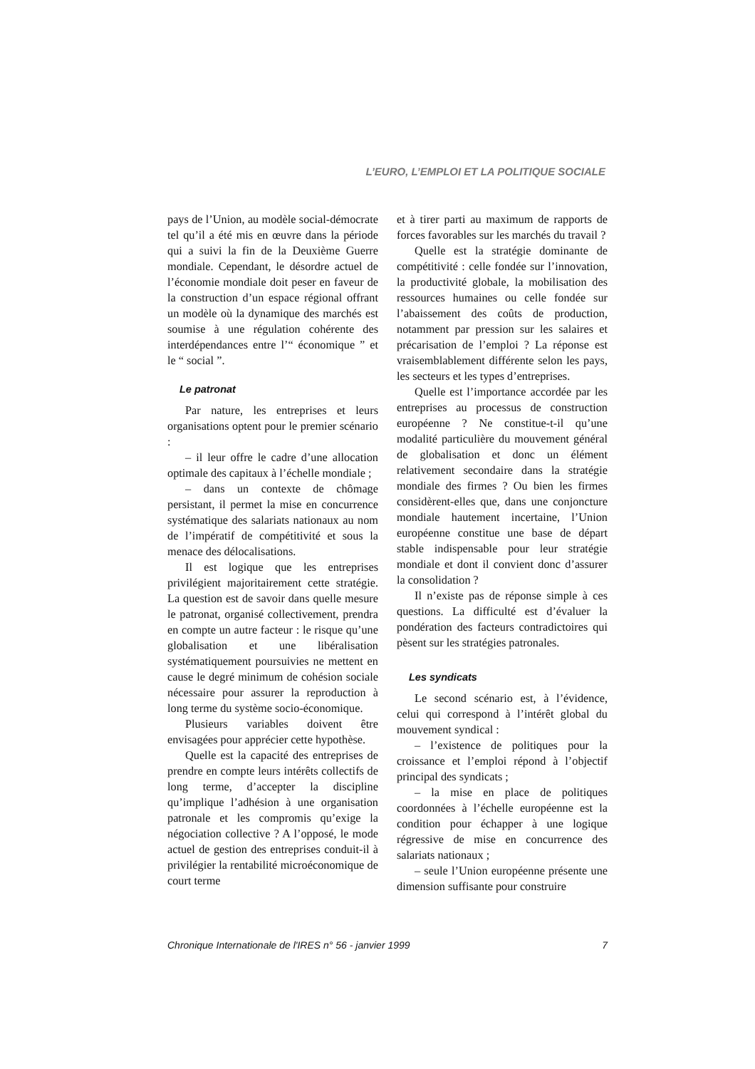L’EURO, L’EMPLOI ET LA POLITIQUE SOCIALE
pays de l’Union, au modèle social-démocrate tel qu’il a été mis en œuvre dans la période qui a suivi la fin de la Deuxième Guerre mondiale. Cependant, le désordre actuel de l’économie mondiale doit peser en faveur de la construction d’un espace régional offrant un modèle où la dynamique des marchés est soumise à une régulation cohérente des interdépendances entre l’“ économique ” et le “ social ”.
Le patronat
Par nature, les entreprises et leurs organisations optent pour le premier scénario :
– il leur offre le cadre d’une allocation optimale des capitaux à l’échelle mondiale ;
– dans un contexte de chômage persistant, il permet la mise en concurrence systématique des salariats nationaux au nom de l’impératif de compétitivité et sous la menace des délocalisations.
Il est logique que les entreprises privilégient majoritairement cette stratégie. La question est de savoir dans quelle mesure le patronat, organisé collectivement, prendra en compte un autre facteur : le risque qu’une globalisation et une libéralisation systématiquement poursuivies ne mettent en cause le degré minimum de cohésion sociale nécessaire pour assurer la reproduction à long terme du système socio-économique.
Plusieurs variables doivent être envisagées pour apprécier cette hypothèse.
Quelle est la capacité des entreprises de prendre en compte leurs intérêts collectifs de long terme, d’accepter la discipline qu’implique l’adhésion à une organisation patronale et les compromis qu’exige la négociation collective ? A l’opposé, le mode actuel de gestion des entreprises conduit-il à privilégier la rentabilité microéconomique de court terme
et à tirer parti au maximum de rapports de forces favorables sur les marchés du travail ?
Quelle est la stratégie dominante de compétitivité : celle fondée sur l’innovation, la productivité globale, la mobilisation des ressources humaines ou celle fondée sur l’abaissement des coûts de production, notamment par pression sur les salaires et précarisation de l’emploi ? La réponse est vraisemblablement différente selon les pays, les secteurs et les types d’entreprises.
Quelle est l’importance accordée par les entreprises au processus de construction européenne ? Ne constitue-t-il qu’une modalité particulière du mouvement général de globalisation et donc un élément relativement secondaire dans la stratégie mondiale des firmes ? Ou bien les firmes considèrent-elles que, dans une conjoncture mondiale hautement incertaine, l’Union européenne constitue une base de départ stable indispensable pour leur stratégie mondiale et dont il convient donc d’assurer la consolidation ?
Il n’existe pas de réponse simple à ces questions. La difficulté est d’évaluer la pondération des facteurs contradictoires qui pèsent sur les stratégies patronales.
Les syndicats
Le second scénario est, à l’évidence, celui qui correspond à l’intérêt global du mouvement syndical :
– l’existence de politiques pour la croissance et l’emploi répond à l’objectif principal des syndicats ;
– la mise en place de politiques coordonnées à l’échelle européenne est la condition pour échapper à une logique régressive de mise en concurrence des salariats nationaux ;
– seule l’Union européenne présente une dimension suffisante pour construire
Chronique Internationale de l'IRES n° 56 - janvier 1999 7